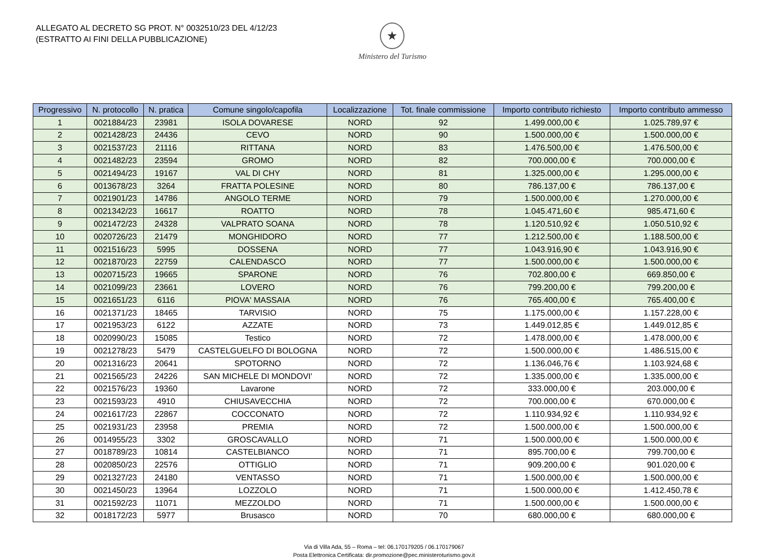ALLEGATO AL DECRETO SG PROT. N° 0032510/23 DEL 4/12/23
(ESTRATTO AI FINI DELLA PUBBLICAZIONE)
★
Ministero del Turismo
| Progressivo | N. protocollo | N. pratica | Comune singolo/capofila | Localizzazione | Tot. finale commissione | Importo contributo richiesto | Importo contributo ammesso |
| --- | --- | --- | --- | --- | --- | --- | --- |
| 1 | 0021884/23 | 23981 | ISOLA DOVARESE | NORD | 92 | 1.499.000,00 € | 1.025.789,97 € |
| 2 | 0021428/23 | 24436 | CEVO | NORD | 90 | 1.500.000,00 € | 1.500.000,00 € |
| 3 | 0021537/23 | 21116 | RITTANA | NORD | 83 | 1.476.500,00 € | 1.476.500,00 € |
| 4 | 0021482/23 | 23594 | GROMO | NORD | 82 | 700.000,00 € | 700.000,00 € |
| 5 | 0021494/23 | 19167 | VAL DI CHY | NORD | 81 | 1.325.000,00 € | 1.295.000,00 € |
| 6 | 0013678/23 | 3264 | FRATTA POLESINE | NORD | 80 | 786.137,00 € | 786.137,00 € |
| 7 | 0021901/23 | 14786 | ANGOLO TERME | NORD | 79 | 1.500.000,00 € | 1.270.000,00 € |
| 8 | 0021342/23 | 16617 | ROATTO | NORD | 78 | 1.045.471,60 € | 985.471,60 € |
| 9 | 0021472/23 | 24328 | VALPRATO SOANA | NORD | 78 | 1.120.510,92 € | 1.050.510,92 € |
| 10 | 0020726/23 | 21479 | MONGHIDORO | NORD | 77 | 1.212.500,00 € | 1.188.500,00 € |
| 11 | 0021516/23 | 5995 | DOSSENA | NORD | 77 | 1.043.916,90 € | 1.043.916,90 € |
| 12 | 0021870/23 | 22759 | CALENDASCO | NORD | 77 | 1.500.000,00 € | 1.500.000,00 € |
| 13 | 0020715/23 | 19665 | SPARONE | NORD | 76 | 702.800,00 € | 669.850,00 € |
| 14 | 0021099/23 | 23661 | LOVERO | NORD | 76 | 799.200,00 € | 799.200,00 € |
| 15 | 0021651/23 | 6116 | PIOVA' MASSAIA | NORD | 76 | 765.400,00 € | 765.400,00 € |
| 16 | 0021371/23 | 18465 | TARVISIO | NORD | 75 | 1.175.000,00 € | 1.157.228,00 € |
| 17 | 0021953/23 | 6122 | AZZATE | NORD | 73 | 1.449.012,85 € | 1.449.012,85 € |
| 18 | 0020990/23 | 15085 | Testico | NORD | 72 | 1.478.000,00 € | 1.478.000,00 € |
| 19 | 0021278/23 | 5479 | CASTELGUELFO DI BOLOGNA | NORD | 72 | 1.500.000,00 € | 1.486.515,00 € |
| 20 | 0021316/23 | 20641 | SPOTORNO | NORD | 72 | 1.136.046,76 € | 1.103.924,68 € |
| 21 | 0021565/23 | 24226 | SAN MICHELE DI MONDOVI' | NORD | 72 | 1.335.000,00 € | 1.335.000,00 € |
| 22 | 0021576/23 | 19360 | Lavarone | NORD | 72 | 333.000,00 € | 203.000,00 € |
| 23 | 0021593/23 | 4910 | CHIUSAVECCHIA | NORD | 72 | 700.000,00 € | 670.000,00 € |
| 24 | 0021617/23 | 22867 | COCCONATO | NORD | 72 | 1.110.934,92 € | 1.110.934,92 € |
| 25 | 0021931/23 | 23958 | PREMIA | NORD | 72 | 1.500.000,00 € | 1.500.000,00 € |
| 26 | 0014955/23 | 3302 | GROSCAVALLO | NORD | 71 | 1.500.000,00 € | 1.500.000,00 € |
| 27 | 0018789/23 | 10814 | CASTELBIANCO | NORD | 71 | 895.700,00 € | 799.700,00 € |
| 28 | 0020850/23 | 22576 | OTTIGLIO | NORD | 71 | 909.200,00 € | 901.020,00 € |
| 29 | 0021327/23 | 24180 | VENTASSO | NORD | 71 | 1.500.000,00 € | 1.500.000,00 € |
| 30 | 0021450/23 | 13964 | LOZZOLO | NORD | 71 | 1.500.000,00 € | 1.412.450,78 € |
| 31 | 0021592/23 | 11071 | MEZZOLDO | NORD | 71 | 1.500.000,00 € | 1.500.000,00 € |
| 32 | 0018172/23 | 5977 | Brusasco | NORD | 70 | 680.000,00 € | 680.000,00 € |
Via di Villa Ada, 55 – Roma – tel: 06.170179205 / 06.170179067
Posta Elettronica Certificata: dir.promozione@pec.ministeroturismo.gov.it